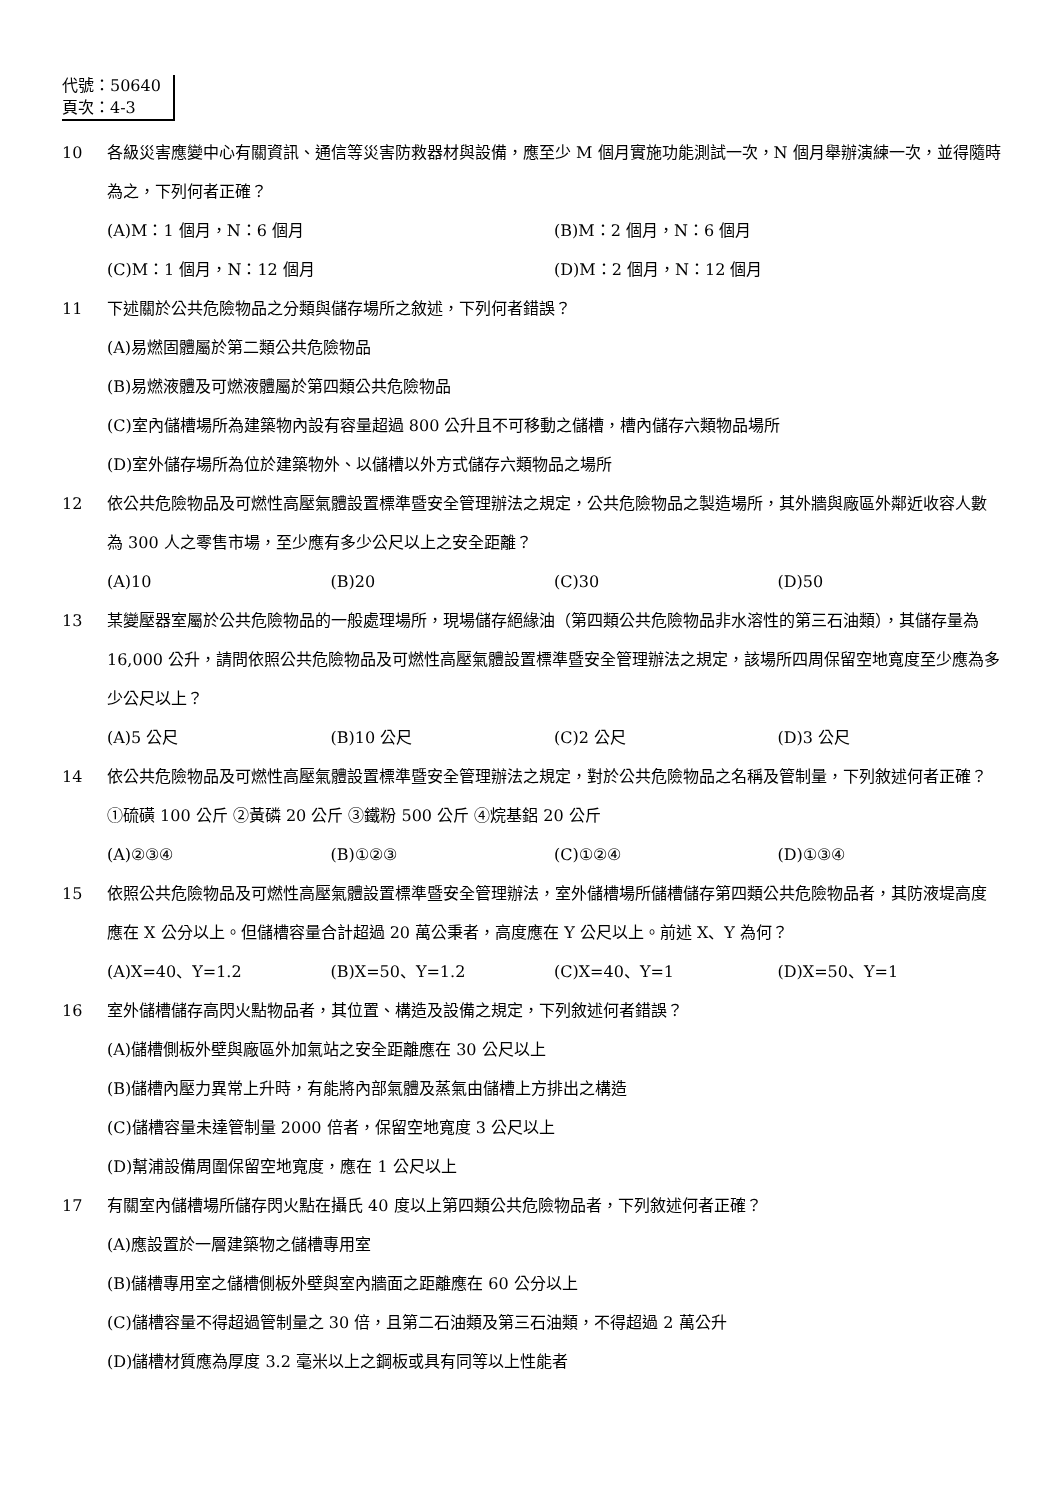代號：50640
頁次：4-3
10 各級災害應變中心有關資訊、通信等災害防救器材與設備，應至少 M 個月實施功能測試一次，N 個月舉辦演練一次，並得隨時為之，下列何者正確？
(A)M：1 個月，N：6 個月
(B)M：2 個月，N：6 個月
(C)M：1 個月，N：12 個月
(D)M：2 個月，N：12 個月
11 下述關於公共危險物品之分類與儲存場所之敘述，下列何者錯誤？
(A)易燃固體屬於第二類公共危險物品
(B)易燃液體及可燃液體屬於第四類公共危險物品
(C)室內儲槽場所為建築物內設有容量超過 800 公升且不可移動之儲槽，槽內儲存六類物品場所
(D)室外儲存場所為位於建築物外、以儲槽以外方式儲存六類物品之場所
12 依公共危險物品及可燃性高壓氣體設置標準暨安全管理辦法之規定，公共危險物品之製造場所，其外牆與廠區外鄰近收容人數為 300 人之零售市場，至少應有多少公尺以上之安全距離？
(A)10
(B)20
(C)30
(D)50
13 某變壓器室屬於公共危險物品的一般處理場所，現場儲存絕緣油（第四類公共危險物品非水溶性的第三石油類），其儲存量為 16,000 公升，請問依照公共危險物品及可燃性高壓氣體設置標準暨安全管理辦法之規定，該場所四周保留空地寬度至少應為多少公尺以上？
(A)5 公尺
(B)10 公尺
(C)2 公尺
(D)3 公尺
14 依公共危險物品及可燃性高壓氣體設置標準暨安全管理辦法之規定，對於公共危險物品之名稱及管制量，下列敘述何者正確？①硫磺 100 公斤 ②黃磷 20 公斤 ③鐵粉 500 公斤 ④烷基鋁 20 公斤
(A)②③④
(B)①②③
(C)①②④
(D)①③④
15 依照公共危險物品及可燃性高壓氣體設置標準暨安全管理辦法，室外儲槽場所儲槽儲存第四類公共危險物品者，其防液堤高度應在 X 公分以上。但儲槽容量合計超過 20 萬公秉者，高度應在 Y 公尺以上。前述 X、Y 為何？
(A)X=40、Y=1.2
(B)X=50、Y=1.2
(C)X=40、Y=1
(D)X=50、Y=1
16 室外儲槽儲存高閃火點物品者，其位置、構造及設備之規定，下列敘述何者錯誤？
(A)儲槽側板外壁與廠區外加氣站之安全距離應在 30 公尺以上
(B)儲槽內壓力異常上升時，有能將內部氣體及蒸氣由儲槽上方排出之構造
(C)儲槽容量未達管制量 2000 倍者，保留空地寬度 3 公尺以上
(D)幫浦設備周圍保留空地寬度，應在 1 公尺以上
17 有關室內儲槽場所儲存閃火點在攝氏 40 度以上第四類公共危險物品者，下列敘述何者正確？
(A)應設置於一層建築物之儲槽專用室
(B)儲槽專用室之儲槽側板外壁與室內牆面之距離應在 60 公分以上
(C)儲槽容量不得超過管制量之 30 倍，且第二石油類及第三石油類，不得超過 2 萬公升
(D)儲槽材質應為厚度 3.2 毫米以上之鋼板或具有同等以上性能者